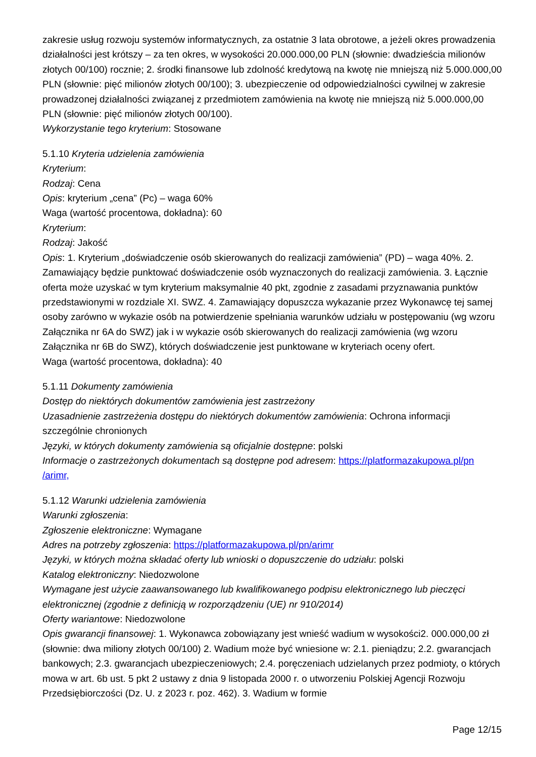zakresie usług rozwoju systemów informatycznych, za ostatnie 3 lata obrotowe, a jeżeli okres prowadzenia działalności jest krótszy – za ten okres, w wysokości 20.000.000,00 PLN (słownie: dwadzieścia milionów złotych 00/100) rocznie; 2. środki finansowe lub zdolność kredytową na kwotę nie mniejszą niż 5.000.000,00 PLN (słownie: pięć milionów złotych 00/100); 3. ubezpieczenie od odpowiedzialności cywilnej w zakresie prowadzonej działalności związanej z przedmiotem zamówienia na kwotę nie mniejszą niż 5.000.000,00 PLN (słownie: pięć milionów złotych 00/100).
Wykorzystanie tego kryterium: Stosowane
5.1.10 Kryteria udzielenia zamówienia
Kryterium:
Rodzaj: Cena
Opis: kryterium „cena” (Pc) – waga 60%
Waga (wartość procentowa, dokładna): 60
Kryterium:
Rodzaj: Jakość
Opis: 1. Kryterium „doświadczenie osób skierowanych do realizacji zamówienia” (PD) – waga 40%. 2. Zamawiający będzie punktować doświadczenie osób wyznaczonych do realizacji zamówienia. 3. Łącznie oferta może uzyskać w tym kryterium maksymalnie 40 pkt, zgodnie z zasadami przyznawania punktów przedstawionymi w rozdziale XI. SWZ. 4. Zamawiający dopuszcza wykazanie przez Wykonawcę tej samej osoby zarówno w wykazie osób na potwierdzenie spełniania warunków udziału w postępowaniu (wg wzoru Załącznika nr 6A do SWZ) jak i w wykazie osób skierowanych do realizacji zamówienia (wg wzoru Załącznika nr 6B do SWZ), których doświadczenie jest punktowane w kryteriach oceny ofert.
Waga (wartość procentowa, dokładna): 40
5.1.11 Dokumenty zamówienia
Dostęp do niektórych dokumentów zamówienia jest zastrzeżony
Uzasadnienie zastrzeżenia dostępu do niektórych dokumentów zamówienia: Ochrona informacji szczególnie chronionych
Języki, w których dokumenty zamówienia są oficjalnie dostępne: polski
Informacje o zastrzeżonych dokumentach są dostępne pod adresem: https://platformazakupowa.pl/pn /arimr,
5.1.12 Warunki udzielenia zamówienia
Warunki zgłoszenia:
Zgłoszenie elektroniczne: Wymagane
Adres na potrzeby zgłoszenia: https://platformazakupowa.pl/pn/arimr
Języki, w których można składać oferty lub wnioski o dopuszczenie do udziału: polski
Katalog elektroniczny: Niedozwolone
Wymagane jest użycie zaawansowanego lub kwalifikowanego podpisu elektronicznego lub pieczęci elektronicznej (zgodnie z definicją w rozporządzeniu (UE) nr 910/2014)
Oferty wariantowe: Niedozwolone
Opis gwarancji finansowej: 1. Wykonawca zobowiązany jest wnieść wadium w wysokości2. 000.000,00 zł (słownie: dwa miliony złotych 00/100) 2. Wadium może być wniesione w: 2.1. pieniądzu; 2.2. gwarancjach bankowych; 2.3. gwarancjach ubezpieczeniowych; 2.4. poręczeniach udzielanych przez podmioty, o których mowa w art. 6b ust. 5 pkt 2 ustawy z dnia 9 listopada 2000 r. o utworzeniu Polskiej Agencji Rozwoju Przedsiębiorczości (Dz. U. z 2023 r. poz. 462). 3. Wadium w formie
Page 12/15